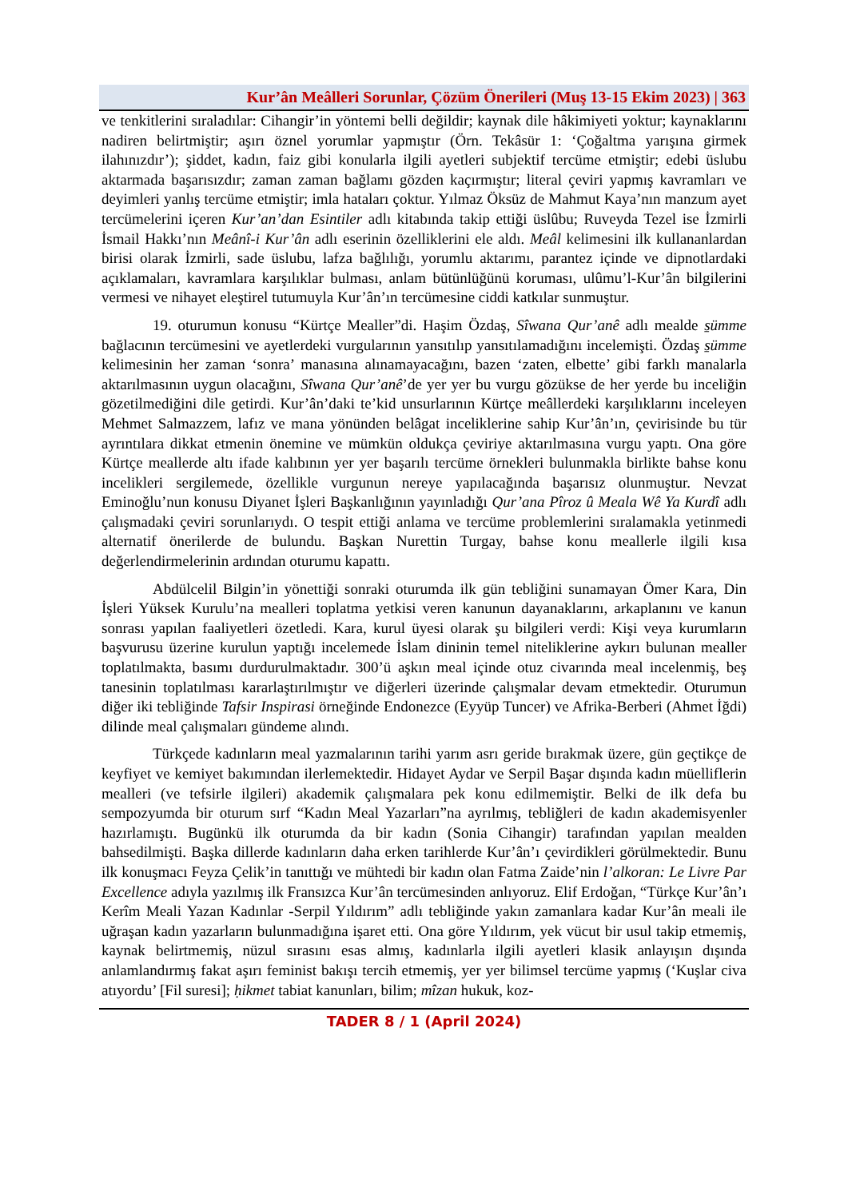Kur’ân Meâlleri Sorunlar, Çözüm Önerileri (Muş 13-15 Ekim 2023) | 363
ve tenkitlerini sıraladılar: Cihangir’in yöntemi belli değildir; kaynak dile hâkimiyeti yoktur; kaynaklarını nadiren belirtmiştir; aşırı öznel yorumlar yapmıştır (Örn. Tekâsür 1: ‘Çoğaltma yarışına girmek ilahınızdır’); şiddet, kadın, faiz gibi konularla ilgili ayetleri subjektif tercüme etmiştir; edebi üslubu aktarmada başarısızdır; zaman zaman bağlamı gözden kaçırmıştır; literal çeviri yapmış kavramları ve deyimleri yanlış tercüme etmiştir; imla hataları çoktur. Yılmaz Öksüz de Mahmut Kaya’nın manzum ayet tercümelerini içeren Kur’an’dan Esintiler adlı kitabında takip ettiği üslûbu; Ruveyda Tezel ise İzmirli İsmail Hakkı’nın Meânî-i Kur’ân adlı eserinin özelliklerini ele aldı. Meâl kelimesini ilk kullananlardan birisi olarak İzmirli, sade üslubu, lafza bağlılığı, yorumlu aktarımı, parantez içinde ve dipnotlardaki açıklamaları, kavramlara karşılıklar bulması, anlam bütünlüğünü koruması, ulûmu’l-Kur’ân bilgilerini vermesi ve nihayet eleştirel tutumuyla Kur’ân’ın tercümesine ciddi katkılar sunmuştur.
19. oturumun konusu “Kürtçe Mealler”di. Haşim Özdaş, Sîwana Qur’anê adlı mealde s̱ümme bağlacının tercümesini ve ayetlerdeki vurgularının yansıtılıp yansıtılamadığını incelemişti. Özdaş s̱ümme kelimesinin her zaman ‘sonra’ manasına alınamayacağını, bazen ‘zaten, elbette’ gibi farklı manalarla aktarılmasının uygun olacağını, Sîwana Qur’anê’de yer yer bu vurgu gözükse de her yerde bu inceliğin gözetilmediğini dile getirdi. Kur’ân’daki te’kid unsurlarının Kürtçe meâllerdeki karşılıklarını inceleyen Mehmet Salmazzem, lafız ve mana yönünden belâgat inceliklerine sahip Kur’ân’ın, çevirisinde bu tür ayrıntılara dikkat etmenin önemine ve mümkün oldukça çeviriye aktarılmasına vurgu yaptı. Ona göre Kürtçe meallerde altı ifade kalıbının yer yer başarılı tercüme örnekleri bulunmakla birlikte bahse konu incelikleri sergilemede, özellikle vurgunun nereye yapılacağında başarısız olunmuştur. Nevzat Eminoğlu’nun konusu Diyanet İşleri Başkanlığının yayınladığı Qur’ana Pîroz û Meala Wê Ya Kurdî adlı çalışmadaki çeviri sorunlarıydı. O tespit ettiği anlama ve tercüme problemlerini sıralamakla yetinmedi alternatif önerilerde de bulundu. Başkan Nurettin Turgay, bahse konu meallerle ilgili kısa değerlendirmelerinin ardından oturumu kapattı.
Abdülcelil Bilgin’in yönettiği sonraki oturumda ilk gün tebliğini sunamayan Ömer Kara, Din İşleri Yüksek Kurulu’na mealleri toplatma yetkisi veren kanunun dayanaklarını, arkaplanını ve kanun sonrası yapılan faaliyetleri özetledi. Kara, kurul üyesi olarak şu bilgileri verdi: Kişi veya kurumların başvurusu üzerine kurulun yaptığı incelemede İslam dininin temel niteliklerine aykırı bulunan mealler toplatılmakta, basımı durdurulmaktadır. 300’ü aşkın meal içinde otuz civarında meal incelenmiş, beş tanesinin toplatılması kararlaştırılmıştır ve diğerleri üzerinde çalışmalar devam etmektedir. Oturumun diğer iki tebliğinde Tafsir Inspirasi örneğinde Endonezce (Eyyüp Tuncer) ve Afrika-Berberi (Ahmet İğdi) dilinde meal çalışmaları gündeme alındı.
Türkçede kadınların meal yazmalarının tarihi yarım asrı geride bırakmak üzere, gün geçtikçe de keyfiyet ve kemiyet bakımından ilerlemektedir. Hidayet Aydar ve Serpil Başar dışında kadın müelliflerin mealleri (ve tefsirle ilgileri) akademik çalışmalara pek konu edilmemiştir. Belki de ilk defa bu sempozyumda bir oturum sırf “Kadın Meal Yazarları”na ayrılmış, tebliğleri de kadın akademisyenler hazırlamıştı. Bugünkü ilk oturumda da bir kadın (Sonia Cihangir) tarafından yapılan mealden bahsedilmişti. Başka dillerde kadınların daha erken tarihlerde Kur’ân’ı çevirdikleri görülmektedir. Bunu ilk konuşmacı Feyza Çelik’in tanıttığı ve mühtedi bir kadın olan Fatma Zaide’nin l’alkoran: Le Livre Par Excellence adıyla yazılmış ilk Fransızca Kur’ân tercümesinden anlıyoruz. Elif Erdoğan, “Türkçe Kur’ân’ı Kerîm Meali Yazan Kadınlar -Serpil Yıldırım” adlı tebliğinde yakın zamanlara kadar Kur’ân meali ile uğraşan kadın yazarların bulunmadığına işaret etti. Ona göre Yıldırım, yek vücut bir usul takip etmemiş, kaynak belirtmemiş, nüzul sırasını esas almış, kadınlarla ilgili ayetleri klasik anlayışın dışında anlamlandırmış fakat aşırı feminist bakışı tercih etmemiş, yer yer bilimsel tercüme yapmış (‘Kuşlar civa atıyordu’ [Fil suresi]; ḥikmet tabiat kanunları, bilim; mîzan hukuk, koz-
TADER 8 / 1 (April 2024)